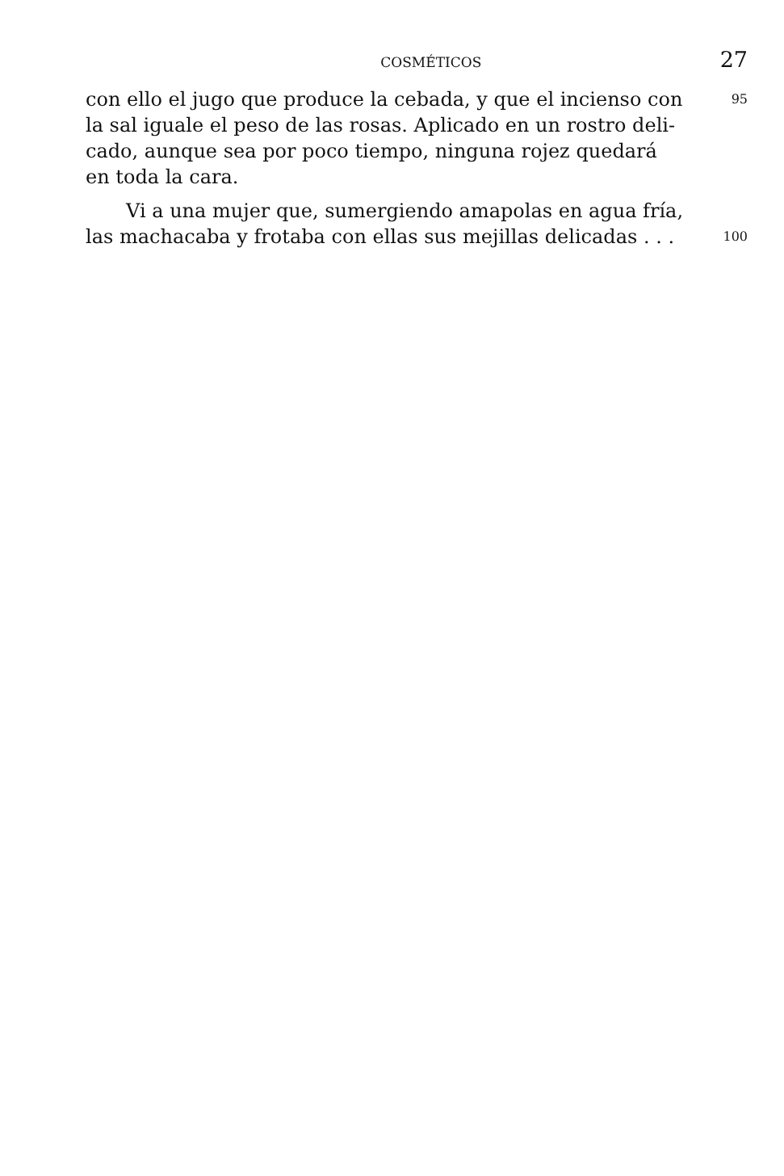COSMÉTICOS 27
con ello el jugo que produce la cebada, y que el incienso con
95
la sal iguale el peso de las rosas. Aplicado en un rostro deli-
cado, aunque sea por poco tiempo, ninguna rojez quedará
en toda la cara.
Vi a una mujer que, sumergiendo amapolas en agua fría,
las machacaba y frotaba con ellas sus mejillas delicadas . . .
100